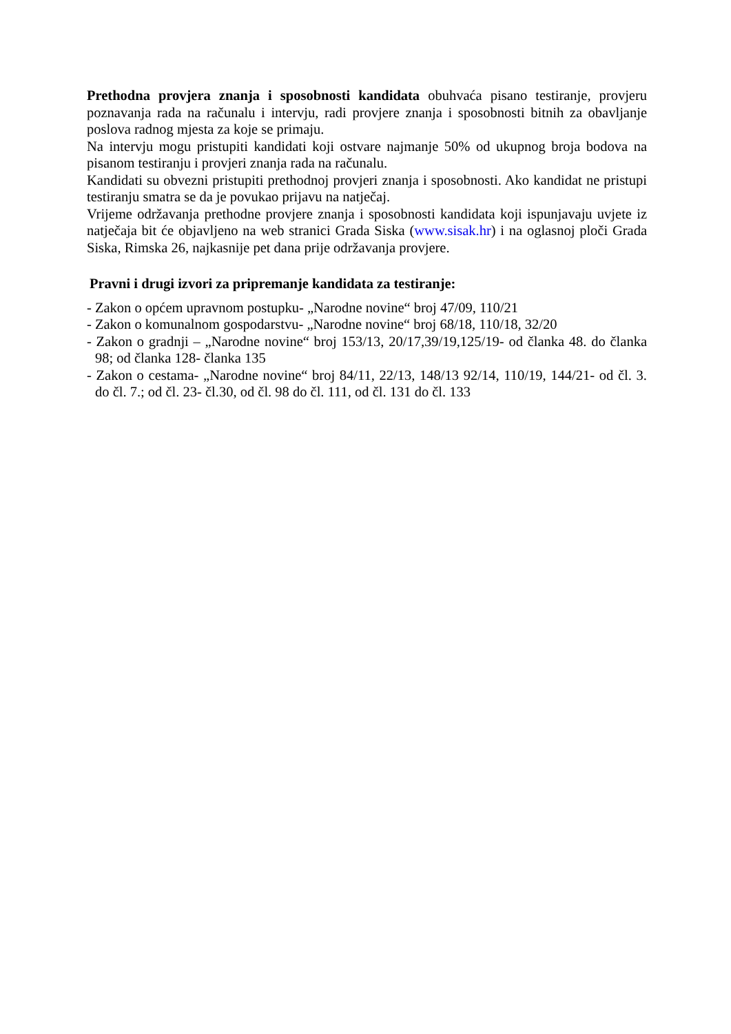Prethodna provjera znanja i sposobnosti kandidata obuhvaća pisano testiranje, provjeru poznavanja rada na računalu i intervju, radi provjere znanja i sposobnosti bitnih za obavljanje poslova radnog mjesta za koje se primaju.
Na intervju mogu pristupiti kandidati koji ostvare najmanje 50% od ukupnog broja bodova na pisanom testiranju i provjeri znanja rada na računalu.
Kandidati su obvezni pristupiti prethodnoj provjeri znanja i sposobnosti. Ako kandidat ne pristupi testiranju smatra se da je povukao prijavu na natječaj.
Vrijeme održavanja prethodne provjere znanja i sposobnosti kandidata koji ispunjavaju uvjete iz natječaja bit će objavljeno na web stranici Grada Siska (www.sisak.hr) i na oglasnoj ploči Grada Siska, Rimska 26, najkasnije pet dana prije održavanja provjere.
Pravni i drugi izvori za pripremanje kandidata za testiranje:
- Zakon o općem upravnom postupku- „Narodne novine“ broj 47/09, 110/21
- Zakon o komunalnom gospodarstvu- „Narodne novine“ broj 68/18, 110/18, 32/20
- Zakon o gradnji – „Narodne novine“ broj 153/13, 20/17,39/19,125/19- od članka 48. do članka 98; od članka 128- članka 135
- Zakon o cestama- „Narodne novine“ broj 84/11, 22/13, 148/13 92/14, 110/19, 144/21- od čl. 3. do čl. 7.; od čl. 23- čl.30, od čl. 98 do čl. 111, od čl. 131 do čl. 133